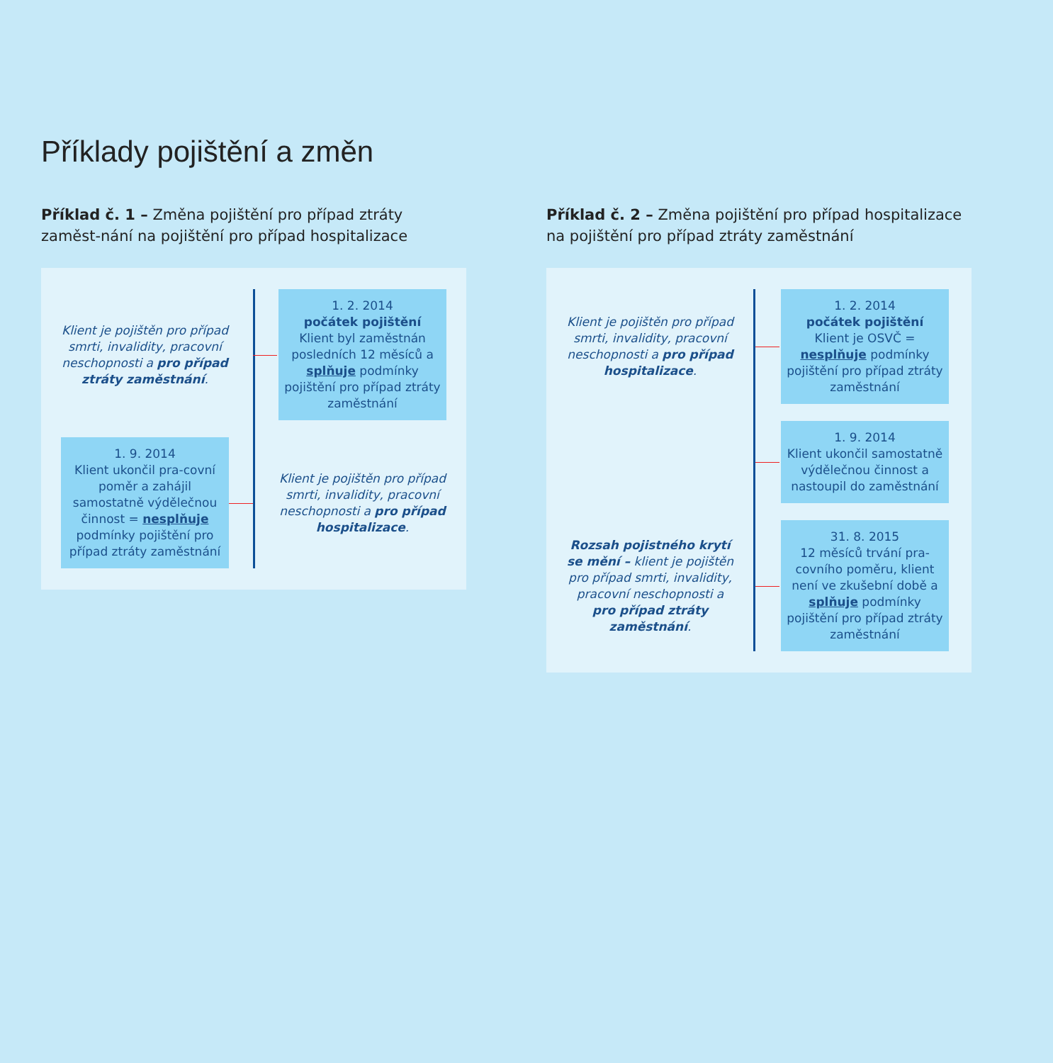Příklady pojištění a změn
Příklad č. 1 – Změna pojištění pro případ ztráty zaměst-nání na pojištění pro případ hospitalizace
Klient je pojištěn pro případ smrti, invalidity, pracovní neschopnosti a pro případ ztráty zaměstnání.
1. 2. 2014
počátek pojištění
Klient byl zaměstnán posledních 12 měsíců a splňuje podmínky pojištění pro případ ztráty zaměstnání
1. 9. 2014
Klient ukončil pra-covní poměr a zahájil samostatně výdělečnou činnost = nesplňuje podmínky pojištění pro případ ztráty zaměstnání
Klient je pojištěn pro případ smrti, invalidity, pracovní neschopnosti a pro případ hospitalizace.
Příklad č. 2 – Změna pojištění pro případ hospitalizace na pojištění pro případ ztráty zaměstnání
Klient je pojištěn pro případ smrti, invalidity, pracovní neschopnosti a pro případ hospitalizace.
1. 2. 2014
počátek pojištění
Klient je OSVČ = nesplňuje podmínky pojištění pro případ ztráty zaměstnání
1. 9. 2014
Klient ukončil samostatně výdělečnou činnost a nastoupil do zaměstnání
Rozsah pojistného krytí se mění – klient je pojištěn pro případ smrti, invalidity, pracovní neschopnosti a pro případ ztráty zaměstnání.
31. 8. 2015
12 měsíců trvání pra-covního poměru, klient není ve zkušební době a splňuje podmínky pojištění pro případ ztráty zaměstnání